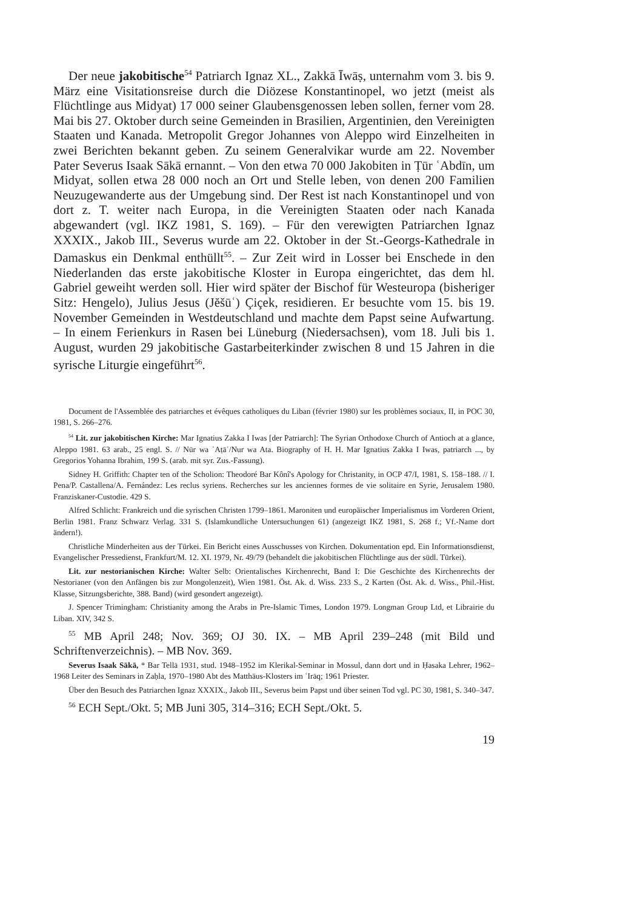Der neue jakobitische<sup>54</sup> Patriarch Ignaz XL., Zakkā Īwāṣ, unternahm vom 3. bis 9. März eine Visitationsreise durch die Diözese Konstantinopel, wo jetzt (meist als Flüchtlinge aus Midyat) 17 000 seiner Glaubensgenossen leben sollen, ferner vom 28. Mai bis 27. Oktober durch seine Gemeinden in Brasilien, Argentinien, den Vereinigten Staaten und Kanada. Metropolit Gregor Johannes von Aleppo wird Einzelheiten in zwei Berichten bekannt geben. Zu seinem Generalvikar wurde am 22. November Pater Severus Isaak Sākā ernannt. – Von den etwa 70 000 Jakobiten in Ṭūr ʿAbdīn, um Midyat, sollen etwa 28 000 noch an Ort und Stelle leben, von denen 200 Familien Neuzugewanderte aus der Umgebung sind. Der Rest ist nach Konstantinopel und von dort z. T. weiter nach Europa, in die Vereinigten Staaten oder nach Kanada abgewandert (vgl. IKZ 1981, S. 169). – Für den verewigten Patriarchen Ignaz XXXIX., Jakob III., Severus wurde am 22. Oktober in der St.-Georgs-Kathedrale in Damaskus ein Denkmal enthüllt<sup>55</sup>. – Zur Zeit wird in Losser bei Enschede in den Niederlanden das erste jakobitische Kloster in Europa eingerichtet, das dem hl. Gabriel geweiht werden soll. Hier wird später der Bischof für Westeuropa (bisheriger Sitz: Hengelo), Julius Jesus (Jĕšūʿ) Çiçek, residieren. Er besuchte vom 15. bis 19. November Gemeinden in Westdeutschland und machte dem Papst seine Aufwartung. – In einem Ferienkurs in Rasen bei Lüneburg (Niedersachsen), vom 18. Juli bis 1. August, wurden 29 jakobitische Gastarbeiterkinder zwischen 8 und 15 Jahren in die syrische Liturgie eingeführt<sup>56</sup>.
Document de l'Assemblée des patriarches et évêques catholiques du Liban (février 1980) sur les problèmes sociaux, II, in POC 30, 1981, S. 266–276.
<sup>54</sup> Lit. zur jakobitischen Kirche: Mar Ignatius Zakka I Iwas [der Patriarch]: The Syrian Orthodoxe Church of Antioch at a glance, Aleppo 1981. 63 arab., 25 engl. S. // Nūr wa ʿAṭāʾ/Nur wa Ata. Biography of H. H. Mar Ignatius Zakka I Iwas, patriarch ..., by Gregorios Yohanna Ibrahim, 199 S. (arab. mit syr. Zus.-Fassung).
Sidney H. Griffith: Chapter ten of the Scholion: Theodoré Bar Kônî's Apology for Christanity, in OCP 47/I, 1981, S. 158–188. // I. Pena/P. Castallena/A. Fernández: Les reclus syriens. Recherches sur les anciennes formes de vie solitaire en Syrie, Jerusalem 1980. Franziskaner-Custodie. 429 S.
Alfred Schlicht: Frankreich und die syrischen Christen 1799–1861. Maroniten und europäischer Imperialismus im Vorderen Orient, Berlin 1981. Franz Schwarz Verlag. 331 S. (Islamkundliche Untersuchungen 61) (angezeigt IKZ 1981, S. 268 f.; Vf.-Name dort ändern!).
Christliche Minderheiten aus der Türkei. Ein Bericht eines Ausschusses von Kirchen. Dokumentation epd. Ein Informationsdienst, Evangelischer Pressedienst, Frankfurt/M. 12. XI. 1979, Nr. 49/79 (behandelt die jakobitischen Flüchtlinge aus der südl. Türkei).
Lit. zur nestorianischen Kirche: Walter Selb: Orientalisches Kirchenrecht, Band I: Die Geschichte des Kirchenrechts der Nestorianer (von den Anfängen bis zur Mongolenzeit), Wien 1981. Öst. Ak. d. Wiss. 233 S., 2 Karten (Öst. Ak. d. Wiss., Phil.-Hist. Klasse, Sitzungsberichte, 388. Band) (wird gesondert angezeigt).
J. Spencer Trimingham: Christianity among the Arabs in Pre-Islamic Times, London 1979. Longman Group Ltd, et Librairie du Liban. XIV, 342 S.
<sup>55</sup> MB April 248; Nov. 369; OJ 30. IX. – MB April 239–248 (mit Bild und Schriftenverzeichnis). – MB Nov. 369.
Severus Isaak Sākā, * Bar Tellā 1931, stud. 1948–1952 im Klerikal-Seminar in Mossul, dann dort und in Ḥasaka Lehrer, 1962–1968 Leiter des Seminars in Zaḥla, 1970–1980 Abt des Matthäus-Klosters im ʿIrāq; 1961 Priester.
Über den Besuch des Patriarchen Ignaz XXXIX., Jakob III., Severus beim Papst und über seinen Tod vgl. PC 30, 1981, S. 340–347.
<sup>56</sup> ECH Sept./Okt. 5; MB Juni 305, 314–316; ECH Sept./Okt. 5.
19